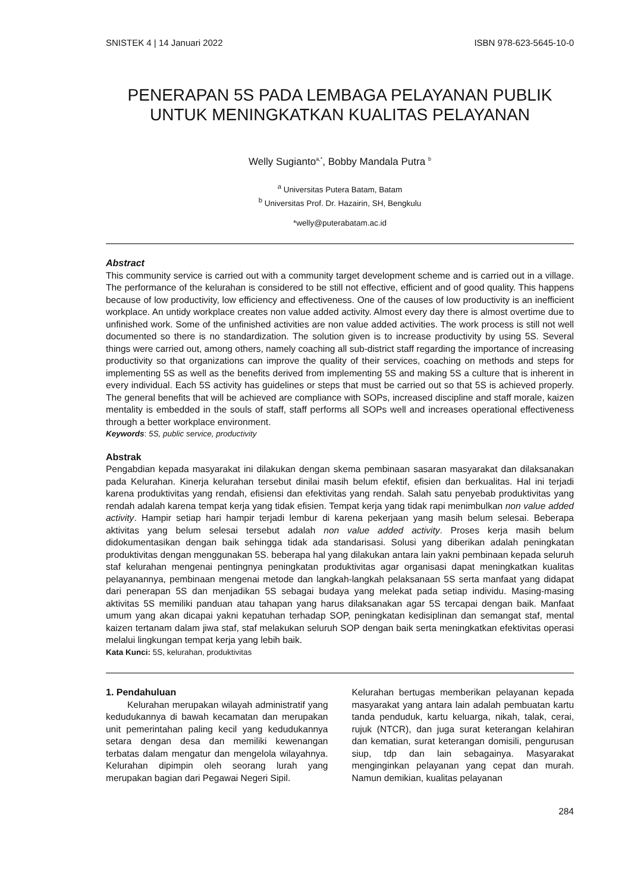SNISTEK 4 | 14 Januari 2022 ISBN 978-623-5645-10-0
PENERAPAN 5S PADA LEMBAGA PELAYANAN PUBLIK UNTUK MENINGKATKAN KUALITAS PELAYANAN
Welly Sugianto<sup>a,*</sup>, Bobby Mandala Putra <sup>b</sup>
<sup>a</sup> Universitas Putera Batam, Batam
<sup>b</sup> Universitas Prof. Dr. Hazairin, SH, Bengkulu
*welly@puterabatam.ac.id
Abstract
This community service is carried out with a community target development scheme and is carried out in a village. The performance of the kelurahan is considered to be still not effective, efficient and of good quality. This happens because of low productivity, low efficiency and effectiveness. One of the causes of low productivity is an inefficient workplace. An untidy workplace creates non value added activity. Almost every day there is almost overtime due to unfinished work. Some of the unfinished activities are non value added activities. The work process is still not well documented so there is no standardization. The solution given is to increase productivity by using 5S. Several things were carried out, among others, namely coaching all sub-district staff regarding the importance of increasing productivity so that organizations can improve the quality of their services, coaching on methods and steps for implementing 5S as well as the benefits derived from implementing 5S and making 5S a culture that is inherent in every individual. Each 5S activity has guidelines or steps that must be carried out so that 5S is achieved properly. The general benefits that will be achieved are compliance with SOPs, increased discipline and staff morale, kaizen mentality is embedded in the souls of staff, staff performs all SOPs well and increases operational effectiveness through a better workplace environment.
Keywords: 5S, public service, productivity
Abstrak
Pengabdian kepada masyarakat ini dilakukan dengan skema pembinaan sasaran masyarakat dan dilaksanakan pada Kelurahan. Kinerja kelurahan tersebut dinilai masih belum efektif, efisien dan berkualitas. Hal ini terjadi karena produktivitas yang rendah, efisiensi dan efektivitas yang rendah. Salah satu penyebab produktivitas yang rendah adalah karena tempat kerja yang tidak efisien. Tempat kerja yang tidak rapi menimbulkan non value added activity. Hampir setiap hari hampir terjadi lembur di karena pekerjaan yang masih belum selesai. Beberapa aktivitas yang belum selesai tersebut adalah non value added activity. Proses kerja masih belum didokumentasikan dengan baik sehingga tidak ada standarisasi. Solusi yang diberikan adalah peningkatan produktivitas dengan menggunakan 5S. beberapa hal yang dilakukan antara lain yakni pembinaan kepada seluruh staf kelurahan mengenai pentingnya peningkatan produktivitas agar organisasi dapat meningkatkan kualitas pelayanannya, pembinaan mengenai metode dan langkah-langkah pelaksanaan 5S serta manfaat yang didapat dari penerapan 5S dan menjadikan 5S sebagai budaya yang melekat pada setiap individu. Masing-masing aktivitas 5S memiliki panduan atau tahapan yang harus dilaksanakan agar 5S tercapai dengan baik. Manfaat umum yang akan dicapai yakni kepatuhan terhadap SOP, peningkatan kedisiplinan dan semangat staf, mental kaizen tertanam dalam jiwa staf, staf melakukan seluruh SOP dengan baik serta meningkatkan efektivitas operasi melalui lingkungan tempat kerja yang lebih baik.
Kata Kunci: 5S, kelurahan, produktivitas
1. Pendahuluan
Kelurahan merupakan wilayah administratif yang kedudukannya di bawah kecamatan dan merupakan unit pemerintahan paling kecil yang kedudukannya setara dengan desa dan memiliki kewenangan terbatas dalam mengatur dan mengelola wilayahnya. Kelurahan dipimpin oleh seorang lurah yang merupakan bagian dari Pegawai Negeri Sipil.
Kelurahan bertugas memberikan pelayanan kepada masyarakat yang antara lain adalah pembuatan kartu tanda penduduk, kartu keluarga, nikah, talak, cerai, rujuk (NTCR), dan juga surat keterangan kelahiran dan kematian, surat keterangan domisili, pengurusan siup, tdp dan lain sebagainya. Masyarakat menginginkan pelayanan yang cepat dan murah. Namun demikian, kualitas pelayanan
284